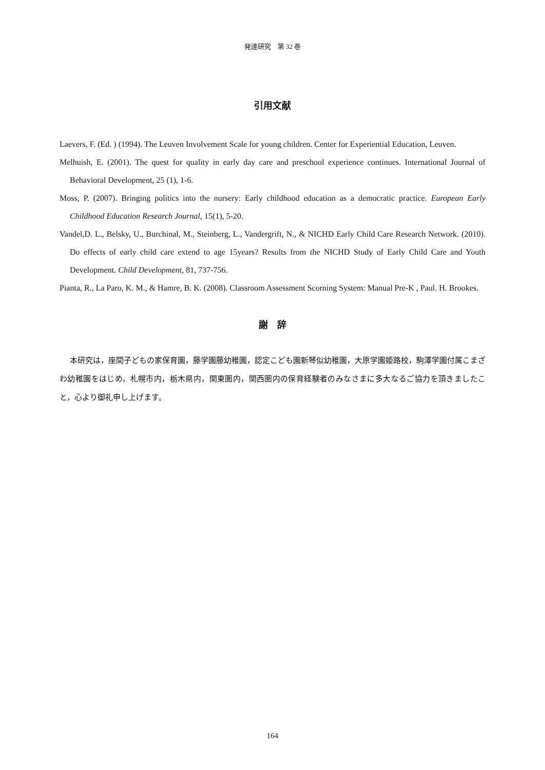発達研究　第 32 巻
引用文献
Laevers, F. (Ed. ) (1994). The Leuven Involvement Scale for young children. Center for Experiential Education, Leuven.
Melhuish, E. (2001). The quest for quality in early day care and preschool experience continues. International Journal of Behavioral Development, 25 (1), 1-6.
Moss, P. (2007). Bringing politics into the nursery: Early childhood education as a democratic practice. European Early Childhood Education Research Journal, 15(1), 5-20.
Vandel,D. L., Belsky, U., Burchinal, M., Steinberg, L., Vandergrift, N., & NICHD Early Child Care Research Network. (2010). Do effects of early child care extend to age 15years? Results from the NICHD Study of Early Child Care and Youth Development. Child Development, 81, 737-756.
Pianta, R., La Paro, K. M., & Hamre, B. K. (2008). Classroom Assessment Scorning System: Manual Pre-K , Paul. H. Brookes.
謝　辞
本研究は，座間子どもの家保育園，藤学園藤幼稚園，認定こども園新琴似幼稚園，大原学園姫路校，駒澤学園付属こまざわ幼稚園をはじめ，札幌市内，栃木県内，関東圏内，関西圏内の保育経験者のみなさまに多大なるご協力を頂きましたこと，心より御礼申し上げます。
164